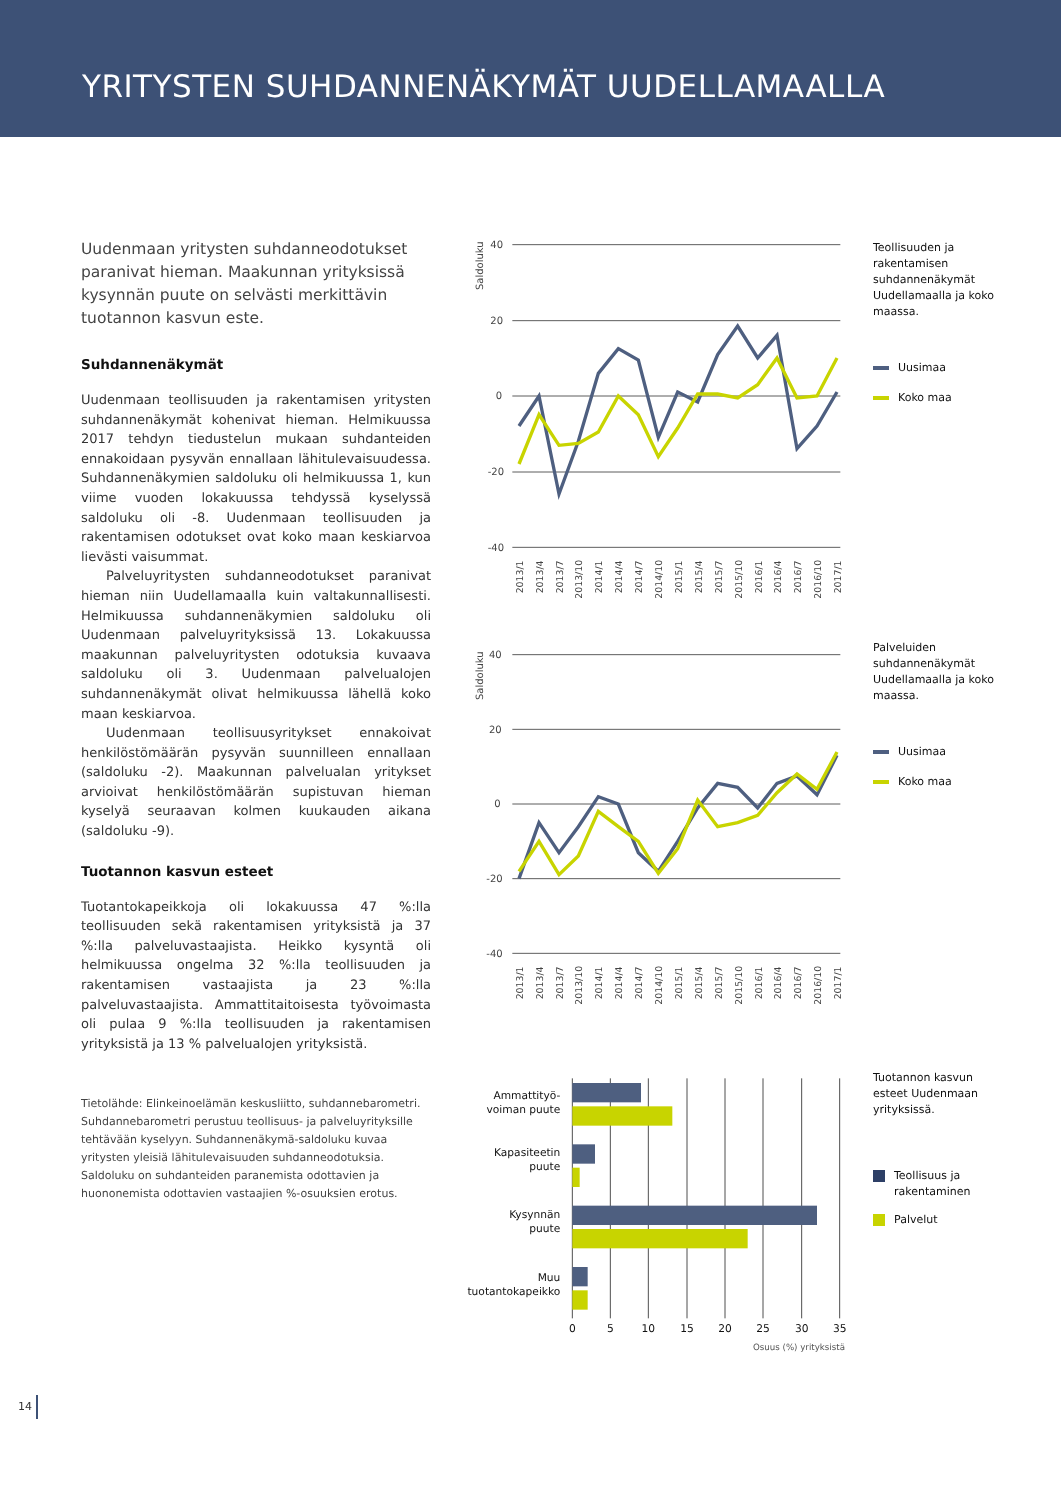YRITYSTEN SUHDANNENÄKYMÄT UUDELLAMAALLA
Uudenmaan yritysten suhdanneodotukset paranivat hieman. Maakunnan yrityksissä kysynnän puute on selvästi merkittävin tuotannon kasvun este.
Suhdannenäkymät
Uudenmaan teollisuuden ja rakentamisen yritysten suhdannenäkymät kohenivat hieman. Helmikuussa 2017 tehdyn tiedustelun mukaan suhdanteiden ennakoidaan pysyvän ennallaan lähitulevaisuudessa. Suhdannenäkymien saldoluku oli helmikuussa 1, kun viime vuoden lokakuussa tehdyssä kyselyssä saldoluku oli -8. Uudenmaan teollisuuden ja rakentamisen odotukset ovat koko maan keskiarvoa lievästi vaisummat.
Palveluyritysten suhdanneodotukset paranivat hieman niin Uudellamaalla kuin valtakunnallisesti. Helmikuussa suhdannenäkymien saldoluku oli Uudenmaan palveluyrityksissä 13. Lokakuussa maakunnan palveluyritysten odotuksia kuvaava saldoluku oli 3. Uudenmaan palvelualojen suhdannenäkymät olivat helmikuussa lähellä koko maan keskiarvoa.
Uudenmaan teollisuusyritykset ennakoivat henkilöstömäärän pysyvän suunnilleen ennallaan (saldoluku -2). Maakunnan palvelualan yritykset arvioivat henkilöstömäärän supistuvan hieman kyselyä seuraavan kolmen kuukauden aikana (saldoluku -9).
Tuotannon kasvun esteet
Tuotantokapeikkoja oli lokakuussa 47 %:lla teollisuuden sekä rakentamisen yrityksistä ja 37 %:lla palveluvastaajista. Heikko kysyntä oli helmikuussa ongelma 32 %:lla teollisuuden ja rakentamisen vastaajista ja 23 %:lla palveluvastaajista. Ammattitaitoisesta työvoimasta oli pulaa 9 %:lla teollisuuden ja rakentamisen yrityksistä ja 13 % palvelualojen yrityksistä.
Tietolähde: Elinkeinoelämän keskusliitto, suhdannebarometri. Suhdannebarometri perustuu teollisuus- ja palveluyrityksille tehtävään kyselyyn. Suhdannenäkymä-saldoluku kuvaa yritysten yleisiä lähitulevaisuuden suhdanneodotuksia. Saldoluku on suhdanteiden paranemista odottavien ja huononemista odottavien vastaajien %-osuuksien erotus.
40
20
0
-20
-40
Saldoluku
2013/1
2013/4
2013/7
2013/10
2014/1
2014/4
2014/7
2014/10
2015/1
2015/4
2015/7
2015/10
2016/1
2016/4
2016/7
2016/10
2017/1
Teollisuuden ja rakentamisen suhdannenäkymät Uudellamaalla ja koko maassa.
Uusimaa
Koko maa
40
20
0
-20
-40
Saldoluku
2013/1
2013/4
2013/7
2013/10
2014/1
2014/4
2014/7
2014/10
2015/1
2015/4
2015/7
2015/10
2016/1
2016/4
2016/7
2016/10
2017/1
Palveluiden suhdannenäkymät Uudellamaalla ja koko maassa.
Uusimaa
Koko maa
Ammattityö-
voiman puute
Kapasiteetin
puute
Kysynnän
puute
Muu
tuotantokapeikko
0
5
10
15
20
25
30
35
Osuus (%) yrityksistä
Tuotannon kasvun esteet Uudenmaan yrityksissä.
Teollisuus ja
rakentaminen
Palvelut
14